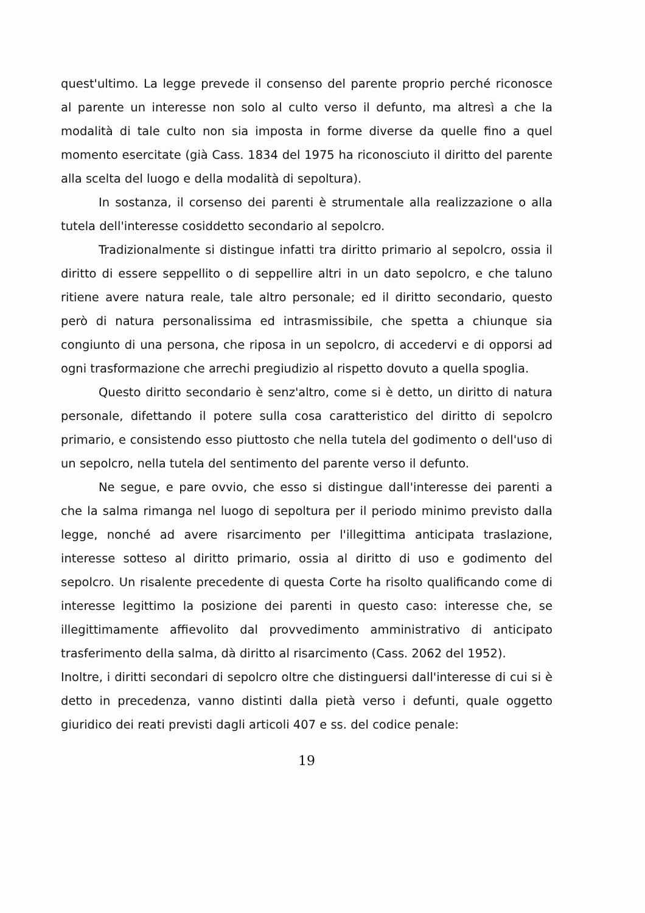quest'ultimo. La legge prevede il consenso del parente proprio perché riconosce al parente un interesse non solo al culto verso il defunto, ma altresì a che la modalità di tale culto non sia imposta in forme diverse da quelle fino a quel momento esercitate (già Cass. 1834 del 1975 ha riconosciuto il diritto del parente alla scelta del luogo e della modalità di sepoltura).
In sostanza, il corsenso dei parenti è strumentale alla realizzazione o alla tutela dell'interesse cosiddetto secondario al sepolcro.
Tradizionalmente si distingue infatti tra diritto primario al sepolcro, ossia il diritto di essere seppellito o di seppellire altri in un dato sepolcro, e che taluno ritiene avere natura reale, tale altro personale; ed il diritto secondario, questo però di natura personalissima ed intrasmissibile, che spetta a chiunque sia congiunto di una persona, che riposa in un sepolcro, di accedervi e di opporsi ad ogni trasformazione che arrechi pregiudizio al rispetto dovuto a quella spoglia.
Questo diritto secondario è senz'altro, come si è detto, un diritto di natura personale, difettando il potere sulla cosa caratteristico del diritto di sepolcro primario, e consistendo esso piuttosto che nella tutela del godimento o dell'uso di un sepolcro, nella tutela del sentimento del parente verso il defunto.
Ne segue, e pare ovvio, che esso si distingue dall'interesse dei parenti a che la salma rimanga nel luogo di sepoltura per il periodo minimo previsto dalla legge, nonché ad avere risarcimento per l'illegittima anticipata traslazione, interesse sotteso al diritto primario, ossia al diritto di uso e godimento del sepolcro. Un risalente precedente di questa Corte ha risolto qualificando come di interesse legittimo la posizione dei parenti in questo caso: interesse che, se illegittimamente affievolito dal provvedimento amministrativo di anticipato trasferimento della salma, dà diritto al risarcimento (Cass. 2062 del 1952).
Inoltre, i diritti secondari di sepolcro oltre che distinguersi dall'interesse di cui si è detto in precedenza, vanno distinti dalla pietà verso i defunti, quale oggetto giuridico dei reati previsti dagli articoli 407 e ss. del codice penale:
19